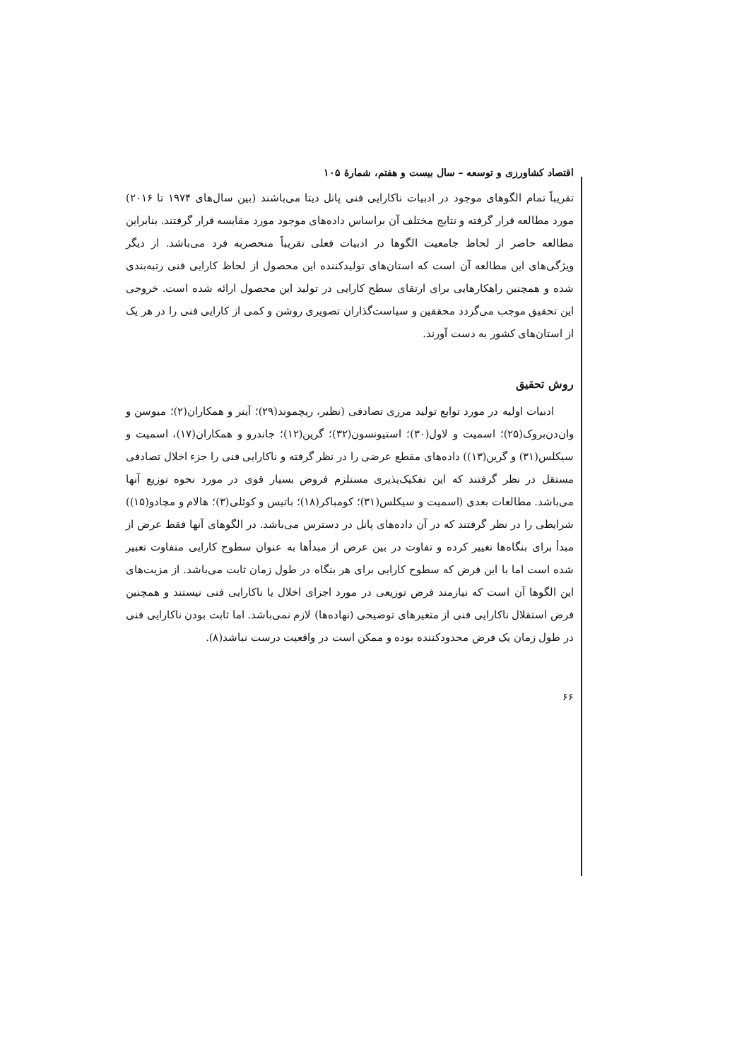اقتصاد کشاورزی و توسعه – سال بیست و هفتم، شمارهٔ ۱۰۵
تقریباً تمام الگوهای موجود در ادبیات ناکارایی فنی پانل دیتا می‌باشند (بین سال‌های ۱۹۷۴ تا ۲۰۱۶) مورد مطالعه قرار گرفته و نتایج مختلف آن براساس داده‌های موجود مورد مقایسه قرار گرفتند. بنابراین مطالعه حاضر از لحاظ جامعیت الگوها در ادبیات فعلی تقریباً منحصربه فرد می‌باشد. از دیگر ویژگی‌های این مطالعه آن است که استان‌های تولیدکننده این محصول از لحاظ کارایی فنی رتبه‌بندی شده و همچنین راهکارهایی برای ارتقای سطح کارایی در تولید این محصول ارائه شده است. خروجی این تحقیق موجب می‌گردد محققین و سیاست‌گذاران تصویری روشن و کمی از کارایی فنی را در هر یک از استان‌های کشور به دست آورند.
روش تحقیق
ادبیات اولیه در مورد توابع تولید مرزی تصادفی (نظیر، ریچموند(۲۹)؛ آینر و همکاران(۲)؛ میوسن و وان‌دن‌بروک(۲۵)؛ اسمیت و لاول(۳۰)؛ استیونسون(۳۲)؛ گرین(۱۲)؛ جاندرو و همکاران(۱۷)، اسمیت و سیکلس(۳۱) و گرین(۱۳)) داده‌های مقطع عرضی را در نظر گرفته و ناکارایی فنی را جزء اخلال تصادفی مستقل در نظر گرفتند که این تفکیک‌پذیری مستلزم فروض بسیار قوی در مورد نحوه توزیع آنها می‌باشد. مطالعات بعدی (اسمیت و سیکلس(۳۱)؛ کومباکر(۱۸)؛ باتیس و کوئلی(۳)؛ هالام و مچادو(۱۵)) شرایطی را در نظر گرفتند که در آن داده‌های پانل در دسترس می‌باشد. در الگوهای آنها فقط عرض از مبدأ برای بنگاه‌ها تغییر کرده و تفاوت در بین عرض از مبدأها به عنوان سطوح کارایی متفاوت تعبیر شده است اما با این فرض که سطوح کارایی برای هر بنگاه در طول زمان ثابت می‌باشد. از مزیت‌های این الگوها آن است که نیازمند فرض توزیعی در مورد اجزای اخلال یا ناکارایی فنی نیستند و همچنین فرض استقلال ناکارایی فنی از متغیرهای توضیحی (نهاده‌ها) لازم نمی‌باشد. اما ثابت بودن ناکارایی فنی در طول زمان یک فرض محدودکننده بوده و ممکن است در واقعیت درست نباشد(۸).
۶۶